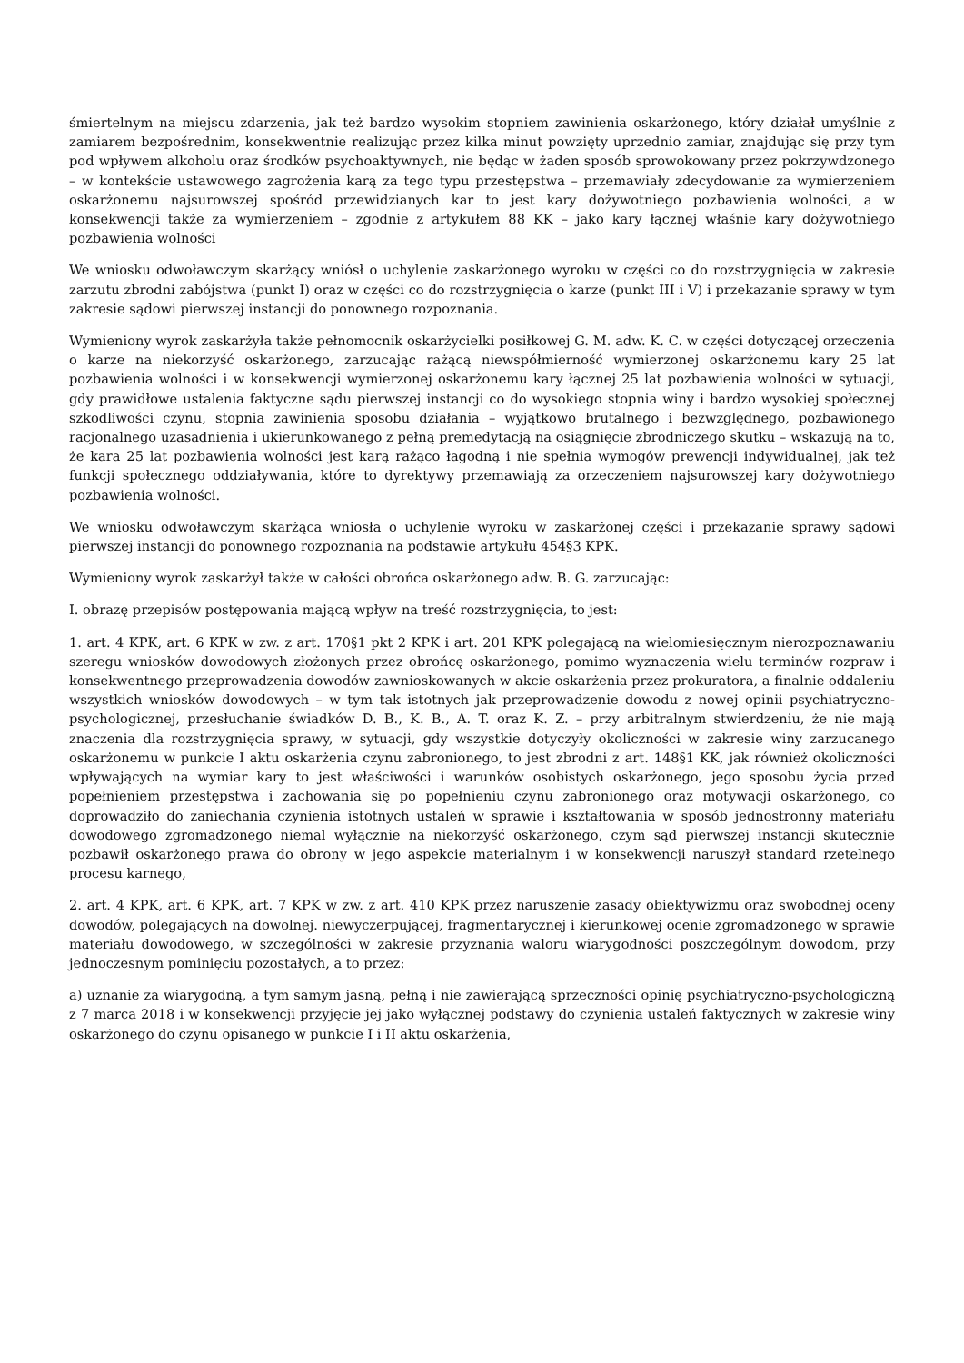śmiertelnym na miejscu zdarzenia, jak też bardzo wysokim stopniem zawinienia oskarżonego, który działał umyślnie z zamiarem bezpośrednim, konsekwentnie realizując przez kilka minut powzięty uprzednio zamiar, znajdując się przy tym pod wpływem alkoholu oraz środków psychoaktywnych, nie będąc w żaden sposób sprowokowany przez pokrzywdzonego – w kontekście ustawowego zagrożenia karą za tego typu przestępstwa – przemawiały zdecydowanie za wymierzeniem oskarżonemu najsurowszej spośród przewidzianych kar to jest kary dożywotniego pozbawienia wolności, a w konsekwencji także za wymierzeniem – zgodnie z artykułem 88 KK – jako kary łącznej właśnie kary dożywotniego pozbawienia wolności
We wniosku odwoławczym skarżący wniósł o uchylenie zaskarżonego wyroku w części co do rozstrzygnięcia w zakresie zarzutu zbrodni zabójstwa (punkt I) oraz w części co do rozstrzygnięcia o karze (punkt III i V) i przekazanie sprawy w tym zakresie sądowi pierwszej instancji do ponownego rozpoznania.
Wymieniony wyrok zaskarżyła także pełnomocnik oskarżycielki posiłkowej G. M. adw. K. C. w części dotyczącej orzeczenia o karze na niekorzyść oskarżonego, zarzucając rażącą niewspółmierność wymierzonej oskarżonemu kary 25 lat pozbawienia wolności i w konsekwencji wymierzonej oskarżonemu kary łącznej 25 lat pozbawienia wolności w sytuacji, gdy prawidłowe ustalenia faktyczne sądu pierwszej instancji co do wysokiego stopnia winy i bardzo wysokiej społecznej szkodliwości czynu, stopnia zawinienia sposobu działania – wyjątkowo brutalnego i bezwzględnego, pozbawionego racjonalnego uzasadnienia i ukierunkowanego z pełną premedytacją na osiągnięcie zbrodniczego skutku – wskazują na to, że kara 25 lat pozbawienia wolności jest karą rażąco łagodną i nie spełnia wymogów prewencji indywidualnej, jak też funkcji społecznego oddziaływania, które to dyrektywy przemawiają za orzeczeniem najsurowszej kary dożywotniego pozbawienia wolności.
We wniosku odwoławczym skarżąca wniosła o uchylenie wyroku w zaskarżonej części i przekazanie sprawy sądowi pierwszej instancji do ponownego rozpoznania na podstawie artykułu 454§3 KPK.
Wymieniony wyrok zaskarżył także w całości obrońca oskarżonego adw. B. G. zarzucając:
I. obrazę przepisów postępowania mającą wpływ na treść rozstrzygnięcia, to jest:
1. art. 4 KPK, art. 6 KPK w zw. z art. 170§1 pkt 2 KPK i art. 201 KPK polegającą na wielomiesięcznym nierozpoznawaniu szeregu wniosków dowodowych złożonych przez obrońcę oskarżonego, pomimo wyznaczenia wielu terminów rozpraw i konsekwentnego przeprowadzenia dowodów zawnioskowanych w akcie oskarżenia przez prokuratora, a finalnie oddaleniu wszystkich wniosków dowodowych – w tym tak istotnych jak przeprowadzenie dowodu z nowej opinii psychiatryczno-psychologicznej, przesłuchanie świadków D. B., K. B., A. T. oraz K. Z. – przy arbitralnym stwierdzeniu, że nie mają znaczenia dla rozstrzygnięcia sprawy, w sytuacji, gdy wszystkie dotyczyły okoliczności w zakresie winy zarzucanego oskarżonemu w punkcie I aktu oskarżenia czynu zabronionego, to jest zbrodni z art. 148§1 KK, jak również okoliczności wpływających na wymiar kary to jest właściwości i warunków osobistych oskarżonego, jego sposobu życia przed popełnieniem przestępstwa i zachowania się po popełnieniu czynu zabronionego oraz motywacji oskarżonego, co doprowadziło do zaniechania czynienia istotnych ustaleń w sprawie i kształtowania w sposób jednostronny materiału dowodowego zgromadzonego niemal wyłącznie na niekorzyść oskarżonego, czym sąd pierwszej instancji skutecznie pozbawił oskarżonego prawa do obrony w jego aspekcie materialnym i w konsekwencji naruszył standard rzetelnego procesu karnego,
2. art. 4 KPK, art. 6 KPK, art. 7 KPK w zw. z art. 410 KPK przez naruszenie zasady obiektywizmu oraz swobodnej oceny dowodów, polegających na dowolnej. niewyczerpującej, fragmentarycznej i kierunkowej ocenie zgromadzonego w sprawie materiału dowodowego, w szczególności w zakresie przyznania waloru wiarygodności poszczególnym dowodom, przy jednoczesnym pominięciu pozostałych, a to przez:
a) uznanie za wiarygodną, a tym samym jasną, pełną i nie zawierającą sprzeczności opinię psychiatryczno-psychologiczną z 7 marca 2018 i w konsekwencji przyjęcie jej jako wyłącznej podstawy do czynienia ustaleń faktycznych w zakresie winy oskarżonego do czynu opisanego w punkcie I i II aktu oskarżenia,